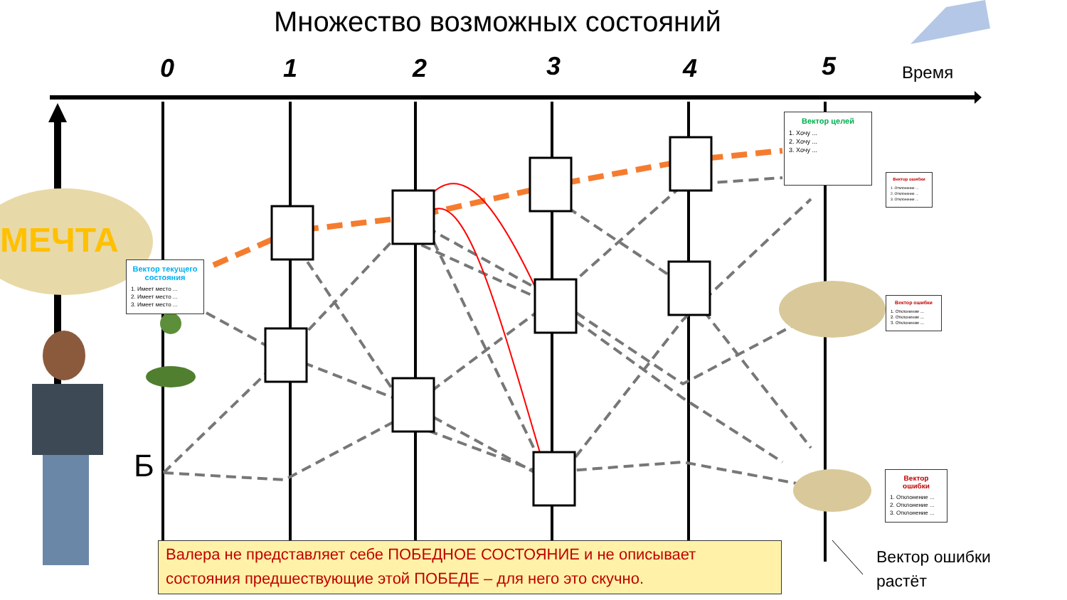Множество возможных состояний
0 1 2 3 4 5 Время
МЕЧТА
Б
Вектор текущего состояния
1. Имеет место ...
2. Имеет место ...
3. Имеет место ...
Вектор целей
1. Хочу ...
2. Хочу ...
3. Хочу ...
Вектор ошибки
1. Отклонение ...
2. Отклонение ...
3. Отклонение ...
Вектор ошибки
1. Отклонение ...
2. Отклонение ...
3. Отклонение ...
Вектор ошибки
1. Отклонение ...
2. Отклонение ...
3. Отклонение ...
Вектор ошибки
растёт
Валера не представляет себе ПОБЕДНОЕ СОСТОЯНИЕ и не описывает состояния предшествующие этой ПОБЕДЕ – для него это скучно.